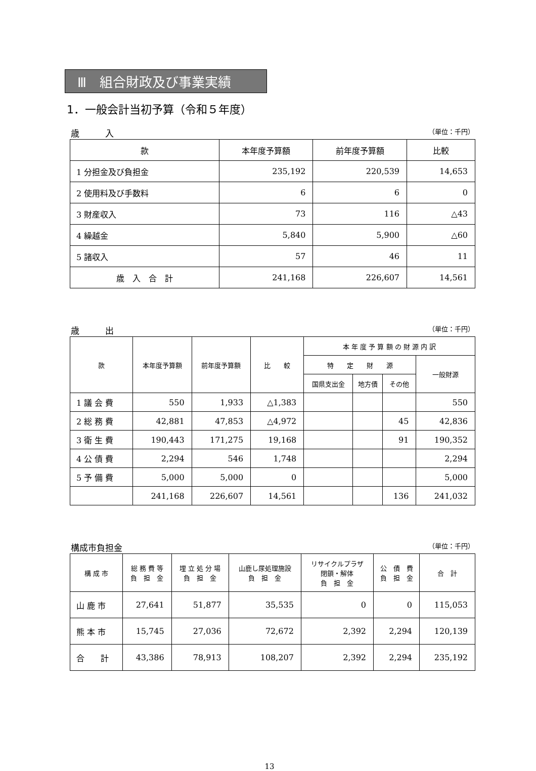Ⅲ　組合財政及び事業実績
1．一般会計当初予算（令和５年度）
歳　　　入 （単位：千円）
| 款 | 本年度予算額 | 前年度予算額 | 比較 |
| --- | --- | --- | --- |
| 1 分担金及び負担金 | 235,192 | 220,539 | 14,653 |
| 2 使用料及び手数料 | 6 | 6 | 0 |
| 3 財産収入 | 73 | 116 | △43 |
| 4 繰越金 | 5,840 | 5,900 | △60 |
| 5 諸収入 | 57 | 46 | 11 |
| 歳 入 合 計 | 241,168 | 226,607 | 14,561 |
歳　　　出 （単位：千円）
| 款 | 本年度予算額 | 前年度予算額 | 比 較 | 本 年 度 予 算 額 の 財 源 内 訳 | | | |
| --- | --- | --- | --- | --- | --- | --- | --- |
| | | | | 特 定 財 源 | | | 一般財源 |
| | | | | 国県支出金 | 地方債 | その他 | |
| 1 議 会 費 | 550 | 1,933 | △1,383 | | | | 550 |
| 2 総 務 費 | 42,881 | 47,853 | △4,972 | | | 45 | 42,836 |
| 3 衛 生 費 | 190,443 | 171,275 | 19,168 | | | 91 | 190,352 |
| 4 公 債 費 | 2,294 | 546 | 1,748 | | | | 2,294 |
| 5 予 備 費 | 5,000 | 5,000 | 0 | | | | 5,000 |
| | 241,168 | 226,607 | 14,561 | | | 136 | 241,032 |
構成市負担金 （単位：千円）
| 構 成 市 | 総 務 費 等 負 担 金 | 埋 立 処 分 場 負 担 金 | 山鹿し尿処理施設 負 担 金 | リサイクルプラザ 閉鎖・解体 負 担 金 | 公 債 費 負 担 金 | 合 計 |
| --- | --- | --- | --- | --- | --- | --- |
| 山 鹿 市 | 27,641 | 51,877 | 35,535 | 0 | 0 | 115,053 |
| 熊 本 市 | 15,745 | 27,036 | 72,672 | 2,392 | 2,294 | 120,139 |
| 合 計 | 43,386 | 78,913 | 108,207 | 2,392 | 2,294 | 235,192 |
13